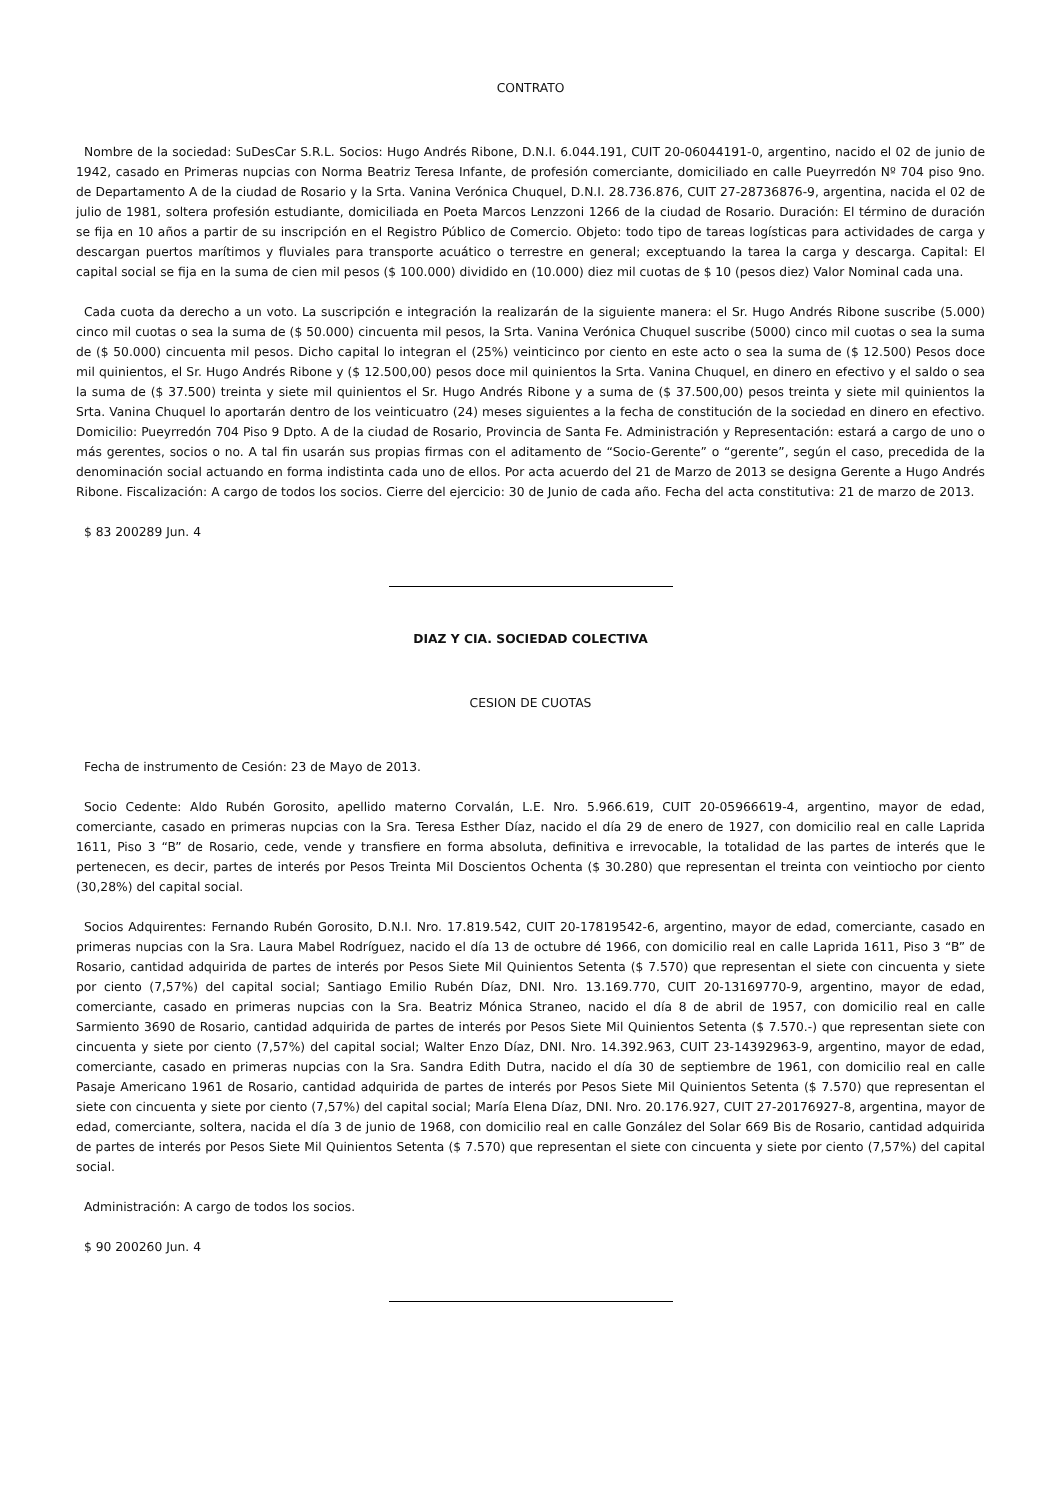CONTRATO
Nombre de la sociedad: SuDesCar S.R.L. Socios: Hugo Andrés Ribone, D.N.I. 6.044.191, CUIT 20-06044191-0, argentino, nacido el 02 de junio de 1942, casado en Primeras nupcias con Norma Beatriz Teresa Infante, de profesión comerciante, domiciliado en calle Pueyrredón Nº 704 piso 9no. de Departamento A de la ciudad de Rosario y la Srta. Vanina Verónica Chuquel, D.N.I. 28.736.876, CUIT 27-28736876-9, argentina, nacida el 02 de julio de 1981, soltera profesión estudiante, domiciliada en Poeta Marcos Lenzzoni 1266 de la ciudad de Rosario. Duración: El término de duración se fija en 10 años a partir de su inscripción en el Registro Público de Comercio. Objeto: todo tipo de tareas logísticas para actividades de carga y descargan puertos marítimos y fluviales para transporte acuático o terrestre en general; exceptuando la tarea la carga y descarga. Capital: El capital social se fija en la suma de cien mil pesos ($ 100.000) dividido en (10.000) diez mil cuotas de $ 10 (pesos diez) Valor Nominal cada una.
Cada cuota da derecho a un voto. La suscripción e integración la realizarán de la siguiente manera: el Sr. Hugo Andrés Ribone suscribe (5.000) cinco mil cuotas o sea la suma de ($ 50.000) cincuenta mil pesos, la Srta. Vanina Verónica Chuquel suscribe (5000) cinco mil cuotas o sea la suma de ($ 50.000) cincuenta mil pesos. Dicho capital lo integran el (25%) veinticinco por ciento en este acto o sea la suma de ($ 12.500) Pesos doce mil quinientos, el Sr. Hugo Andrés Ribone y ($ 12.500,00) pesos doce mil quinientos la Srta. Vanina Chuquel, en dinero en efectivo y el saldo o sea la suma de ($ 37.500) treinta y siete mil quinientos el Sr. Hugo Andrés Ribone y a suma de ($ 37.500,00) pesos treinta y siete mil quinientos la Srta. Vanina Chuquel lo aportarán dentro de los veinticuatro (24) meses siguientes a la fecha de constitución de la sociedad en dinero en efectivo. Domicilio: Pueyrredón 704 Piso 9 Dpto. A de la ciudad de Rosario, Provincia de Santa Fe. Administración y Representación: estará a cargo de uno o más gerentes, socios o no. A tal fin usarán sus propias firmas con el aditamento de “Socio-Gerente” o “gerente”, según el caso, precedida de la denominación social actuando en forma indistinta cada uno de ellos. Por acta acuerdo del 21 de Marzo de 2013 se designa Gerente a Hugo Andrés Ribone. Fiscalización: A cargo de todos los socios. Cierre del ejercicio: 30 de Junio de cada año. Fecha del acta constitutiva: 21 de marzo de 2013.
$ 83 200289 Jun. 4
DIAZ Y CIA. SOCIEDAD COLECTIVA
CESION DE CUOTAS
Fecha de instrumento de Cesión: 23 de Mayo de 2013.
Socio Cedente: Aldo Rubén Gorosito, apellido materno Corvalán, L.E. Nro. 5.966.619, CUIT 20-05966619-4, argentino, mayor de edad, comerciante, casado en primeras nupcias con la Sra. Teresa Esther Díaz, nacido el día 29 de enero de 1927, con domicilio real en calle Laprida 1611, Piso 3 “B” de Rosario, cede, vende y transfiere en forma absoluta, definitiva e irrevocable, la totalidad de las partes de interés que le pertenecen, es decir, partes de interés por Pesos Treinta Mil Doscientos Ochenta ($ 30.280) que representan el treinta con veintiocho por ciento (30,28%) del capital social.
Socios Adquirentes: Fernando Rubén Gorosito, D.N.I. Nro. 17.819.542, CUIT 20-17819542-6, argentino, mayor de edad, comerciante, casado en primeras nupcias con la Sra. Laura Mabel Rodríguez, nacido el día 13 de octubre dé 1966, con domicilio real en calle Laprida 1611, Piso 3 “B” de Rosario, cantidad adquirida de partes de interés por Pesos Siete Mil Quinientos Setenta ($ 7.570) que representan el siete con cincuenta y siete por ciento (7,57%) del capital social; Santiago Emilio Rubén Díaz, DNI. Nro. 13.169.770, CUIT 20-13169770-9, argentino, mayor de edad, comerciante, casado en primeras nupcias con la Sra. Beatriz Mónica Straneo, nacido el día 8 de abril de 1957, con domicilio real en calle Sarmiento 3690 de Rosario, cantidad adquirida de partes de interés por Pesos Siete Mil Quinientos Setenta ($ 7.570.-) que representan siete con cincuenta y siete por ciento (7,57%) del capital social; Walter Enzo Díaz, DNI. Nro. 14.392.963, CUIT 23-14392963-9, argentino, mayor de edad, comerciante, casado en primeras nupcias con la Sra. Sandra Edith Dutra, nacido el día 30 de septiembre de 1961, con domicilio real en calle Pasaje Americano 1961 de Rosario, cantidad adquirida de partes de interés por Pesos Siete Mil Quinientos Setenta ($ 7.570) que representan el siete con cincuenta y siete por ciento (7,57%) del capital social; María Elena Díaz, DNI. Nro. 20.176.927, CUIT 27-20176927-8, argentina, mayor de edad, comerciante, soltera, nacida el día 3 de junio de 1968, con domicilio real en calle González del Solar 669 Bis de Rosario, cantidad adquirida de partes de interés por Pesos Siete Mil Quinientos Setenta ($ 7.570) que representan el siete con cincuenta y siete por ciento (7,57%) del capital social.
Administración: A cargo de todos los socios.
$ 90 200260 Jun. 4